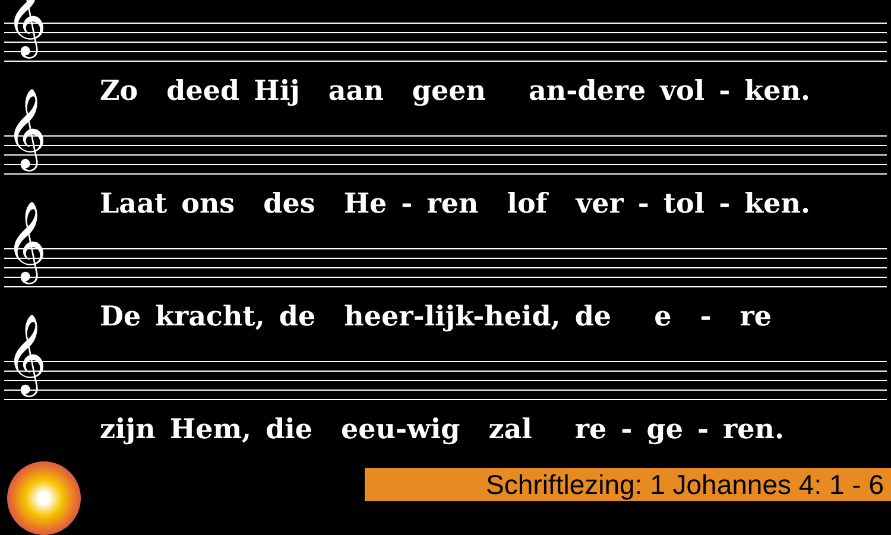𝄞
Zo deed Hij aan geen an-dere vol - ken.
𝄞
Laat ons des He - ren lof ver - tol - ken.
𝄞
De kracht, de heer-lijk-heid, de e - re
𝄞
zijn Hem, die eeu-wig zal re - ge - ren.
Schriftlezing: 1 Johannes 4: 1 - 6